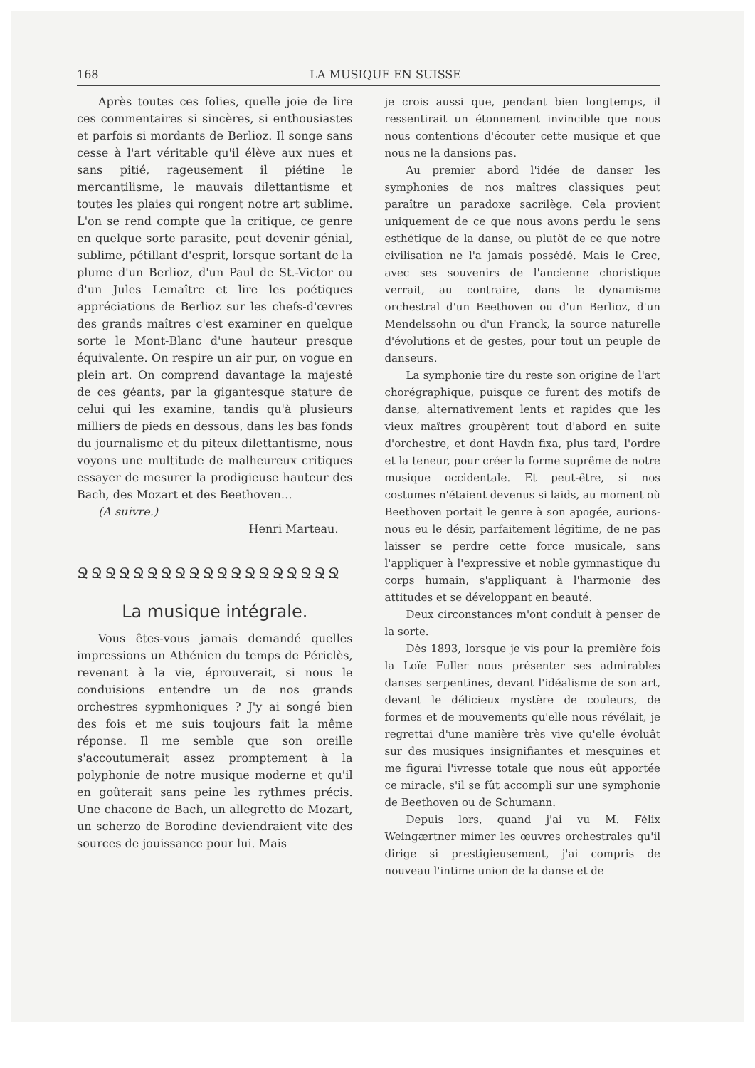168 LA MUSIQUE EN SUISSE
Après toutes ces folies, quelle joie de lire ces commentaires si sincères, si enthousiastes et parfois si mordants de Berlioz. Il songe sans cesse à l'art véritable qu'il élève aux nues et sans pitié, rageusement il piétine le mercantilisme, le mauvais dilettantisme et toutes les plaies qui rongent notre art sublime. L'on se rend compte que la critique, ce genre en quelque sorte parasite, peut devenir génial, sublime, pétillant d'esprit, lorsque sortant de la plume d'un Berlioz, d'un Paul de St.-Victor ou d'un Jules Lemaître et lire les poétiques appréciations de Berlioz sur les chefs-d'œvres des grands maîtres c'est examiner en quelque sorte le Mont-Blanc d'une hauteur presque équivalente. On respire un air pur, on vogue en plein art. On comprend davantage la majesté de ces géants, par la gigantesque stature de celui qui les examine, tandis qu'à plusieurs milliers de pieds en dessous, dans les bas fonds du journalisme et du piteux dilettantisme, nous voyons une multitude de malheureux critiques essayer de mesurer la prodigieuse hauteur des Bach, des Mozart et des Beethoven…
(A suivre.)
Henri Marteau.
ՋՋՋՋՋՋՋՋՋՋՋՋՋՋՋՋՋՋՋ
La musique intégrale.
Vous êtes-vous jamais demandé quelles impressions un Athénien du temps de Périclès, revenant à la vie, éprouverait, si nous le conduisions entendre un de nos grands orchestres sypmhoniques ? J'y ai songé bien des fois et me suis toujours fait la même réponse. Il me semble que son oreille s'accoutumerait assez promptement à la polyphonie de notre musique moderne et qu'il en goûterait sans peine les rythmes précis. Une chacone de Bach, un allegretto de Mozart, un scherzo de Borodine deviendraient vite des sources de jouissance pour lui. Mais
je crois aussi que, pendant bien longtemps, il ressentirait un étonnement invincible que nous nous contentions d'écouter cette musique et que nous ne la dansions pas.
Au premier abord l'idée de danser les symphonies de nos maîtres classiques peut paraître un paradoxe sacrilège. Cela provient uniquement de ce que nous avons perdu le sens esthétique de la danse, ou plutôt de ce que notre civilisation ne l'a jamais possédé. Mais le Grec, avec ses souvenirs de l'ancienne choristique verrait, au contraire, dans le dynamisme orchestral d'un Beethoven ou d'un Berlioz, d'un Mendelssohn ou d'un Franck, la source naturelle d'évolutions et de gestes, pour tout un peuple de danseurs.
La symphonie tire du reste son origine de l'art chorégraphique, puisque ce furent des motifs de danse, alternativement lents et rapides que les vieux maîtres groupèrent tout d'abord en suite d'orchestre, et dont Haydn fixa, plus tard, l'ordre et la teneur, pour créer la forme suprême de notre musique occidentale. Et peut-être, si nos costumes n'étaient devenus si laids, au moment où Beethoven portait le genre à son apogée, aurions-nous eu le désir, parfaitement légitime, de ne pas laisser se perdre cette force musicale, sans l'appliquer à l'expressive et noble gymnastique du corps humain, s'appliquant à l'harmonie des attitudes et se développant en beauté.
Deux circonstances m'ont conduit à penser de la sorte.
Dès 1893, lorsque je vis pour la première fois la Loïe Fuller nous présenter ses admirables danses serpentines, devant l'idéalisme de son art, devant le délicieux mystère de couleurs, de formes et de mouvements qu'elle nous révélait, je regrettai d'une manière très vive qu'elle évoluât sur des musiques insignifiantes et mesquines et me figurai l'ivresse totale que nous eût apportée ce miracle, s'il se fût accompli sur une symphonie de Beethoven ou de Schumann.
Depuis lors, quand j'ai vu M. Félix Weingærtner mimer les œuvres orchestrales qu'il dirige si prestigieusement, j'ai compris de nouveau l'intime union de la danse et de